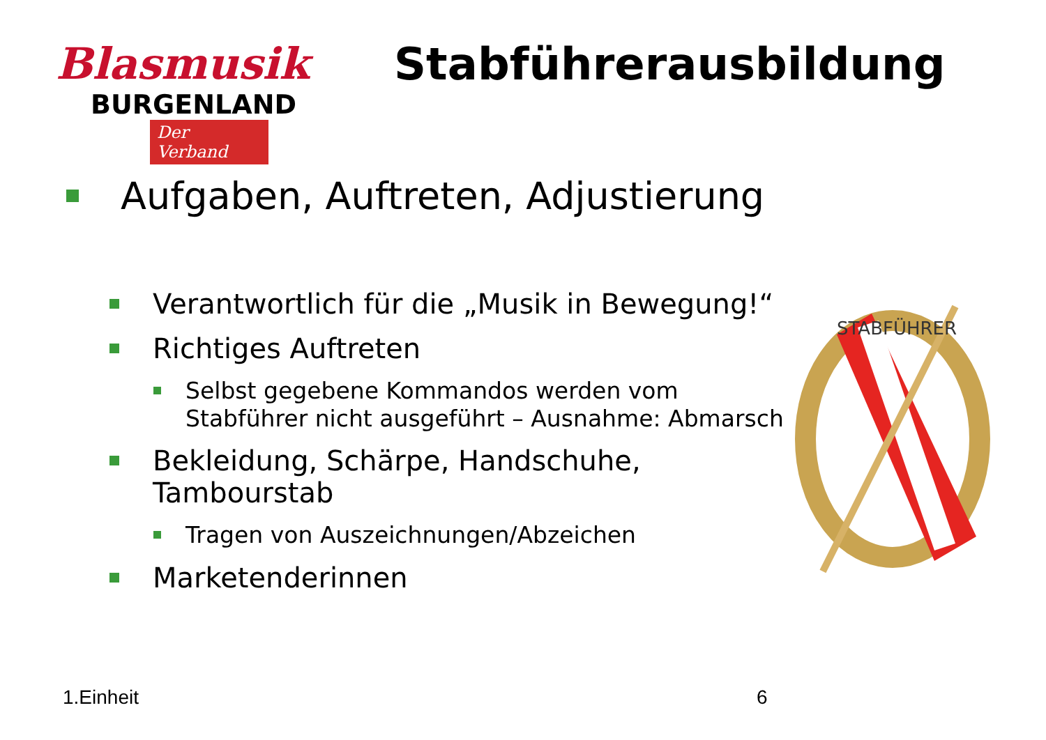Blasmusik
BURGENLAND
Der Verband
Stabführerausbildung
Aufgaben, Auftreten, Adjustierung
Verantwortlich für die „Musik in Bewegung!“
Richtiges Auftreten
Selbst gegebene Kommandos werden vom
Stabführer nicht ausgeführt – Ausnahme: Abmarsch
Bekleidung, Schärpe, Handschuhe,
Tambourstab
Tragen von Auszeichnungen/Abzeichen
Marketenderinnen
STABFÜHRER
1.Einheit 6